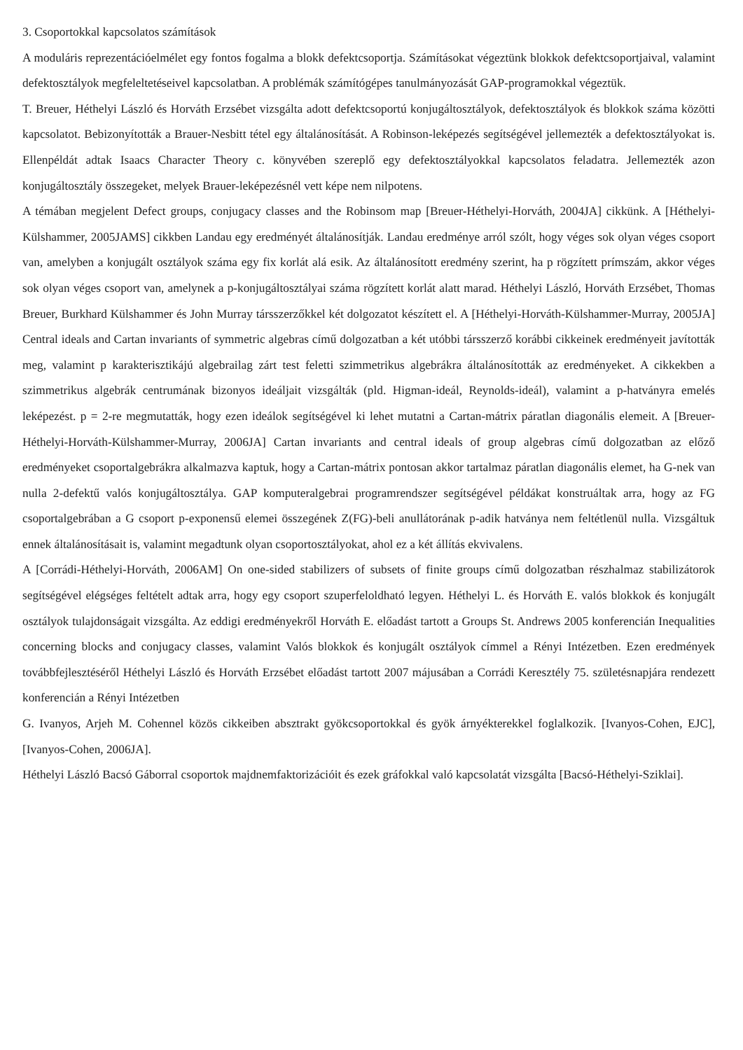3. Csoportokkal kapcsolatos számítások
A moduláris reprezentációelmélet egy fontos fogalma a blokk defektcsoportja. Számításokat végeztünk blokkok defektcsoportjaival, valamint defektosztályok megfeleltetéseivel kapcsolatban. A problémák számítógépes tanulmányozását GAP-programokkal végeztük.
T. Breuer, Héthelyi László és Horváth Erzsébet vizsgálta adott defektcsoportú konjugáltosztályok, defektosztályok és blokkok száma közötti kapcsolatot. Bebizonyították a Brauer-Nesbitt tétel egy általánosítását. A Robinson-leképezés segítségével jellemezték a defektosztályokat is. Ellenpéldát adtak Isaacs Character Theory c. könyvében szereplő egy defektosztályokkal kapcsolatos feladatra. Jellemezték azon konjugáltosztály összegeket, melyek Brauer-leképezésnél vett képe nem nilpotens.
A témában megjelent Defect groups, conjugacy classes and the Robinsom map [Breuer-Héthelyi-Horváth, 2004JA] cikkünk. A [Héthelyi-Külshammer, 2005JAMS] cikkben Landau egy eredményét általánosítják. Landau eredménye arról szólt, hogy véges sok olyan véges csoport van, amelyben a konjugált osztályok száma egy fix korlát alá esik. Az általánosított eredmény szerint, ha p rögzített prímszám, akkor véges sok olyan véges csoport van, amelynek a p-konjugáltosztályai száma rögzített korlát alatt marad. Héthelyi László, Horváth Erzsébet, Thomas Breuer, Burkhard Külshammer és John Murray társszerzőkkel két dolgozatot készített el. A [Héthelyi-Horváth-Külshammer-Murray, 2005JA] Central ideals and Cartan invariants of symmetric algebras című dolgozatban a két utóbbi társszerző korábbi cikkeinek eredményeit javították meg, valamint p karakterisztikájú algebrailag zárt test feletti szimmetrikus algebrákra általánosították az eredményeket. A cikkekben a szimmetrikus algebrák centrumának bizonyos ideáljait vizsgálták (pld. Higman-ideál, Reynolds-ideál), valamint a p-hatványra emelés leképezést. p = 2-re megmutatták, hogy ezen ideálok segítségével ki lehet mutatni a Cartan-mátrix páratlan diagonális elemeit. A [Breuer-Héthelyi-Horváth-Külshammer-Murray, 2006JA] Cartan invariants and central ideals of group algebras című dolgozatban az előző eredményeket csoportalgebrákra alkalmazva kaptuk, hogy a Cartan-mátrix pontosan akkor tartalmaz páratlan diagonális elemet, ha G-nek van nulla 2-defektű valós konjugáltosztálya. GAP komputeralgebrai programrendszer segítségével példákat konstruáltak arra, hogy az FG csoportalgebrában a G csoport p-exponensű elemei összegének Z(FG)-beli anullátorának p-adik hatványa nem feltétlenül nulla. Vizsgáltuk ennek általánosításait is, valamint megadtunk olyan csoportosztályokat, ahol ez a két állítás ekvivalens.
A [Corrádi-Héthelyi-Horváth, 2006AM] On one-sided stabilizers of subsets of finite groups című dolgozatban részhalmaz stabilizátorok segítségével elégséges feltételt adtak arra, hogy egy csoport szuperfeloldható legyen. Héthelyi L. és Horváth E. valós blokkok és konjugált osztályok tulajdonságait vizsgálta. Az eddigi eredményekről Horváth E. előadást tartott a Groups St. Andrews 2005 konferencián Inequalities concerning blocks and conjugacy classes, valamint Valós blokkok és konjugált osztályok címmel a Rényi Intézetben. Ezen eredmények továbbfejlesztéséről Héthelyi László és Horváth Erzsébet előadást tartott 2007 májusában a Corrádi Keresztély 75. születésnapjára rendezett konferencián a Rényi Intézetben
G. Ivanyos, Arjeh M. Cohennel közös cikkeiben absztrakt gyökcsoportokkal és gyök árnyékterekkel foglalkozik. [Ivanyos-Cohen, EJC], [Ivanyos-Cohen, 2006JA].
Héthelyi László Bacsó Gáborral csoportok majdnemfaktorizációit és ezek gráfokkal való kapcsolatát vizsgálta [Bacsó-Héthelyi-Sziklai].